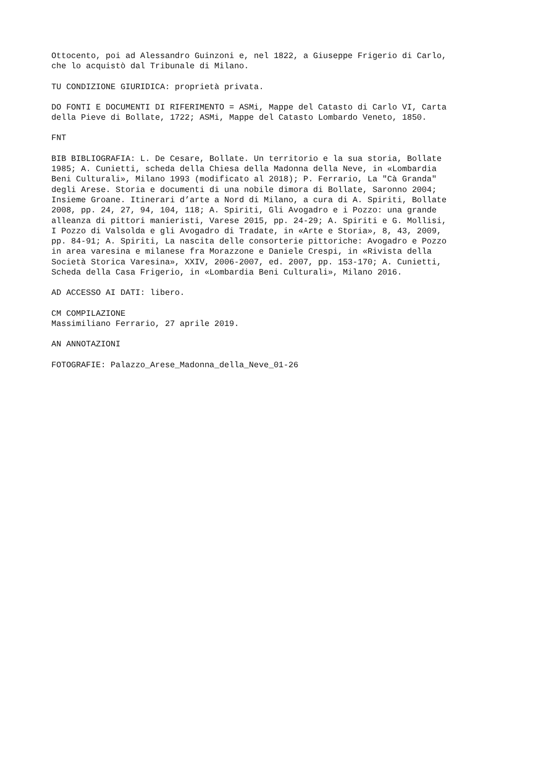Ottocento, poi ad Alessandro Guinzoni e, nel 1822, a Giuseppe Frigerio di Carlo, che lo acquistò dal Tribunale di Milano.
TU CONDIZIONE GIURIDICA: proprietà privata.
DO FONTI E DOCUMENTI DI RIFERIMENTO = ASMi, Mappe del Catasto di Carlo VI, Carta della Pieve di Bollate, 1722; ASMi, Mappe del Catasto Lombardo Veneto, 1850.
FNT
BIB BIBLIOGRAFIA: L. De Cesare, Bollate. Un territorio e la sua storia, Bollate 1985; A. Cunietti, scheda della Chiesa della Madonna della Neve, in «Lombardia Beni Culturali», Milano 1993 (modificato al 2018); P. Ferrario, La "Cà Granda" degli Arese. Storia e documenti di una nobile dimora di Bollate, Saronno 2004; Insieme Groane. Itinerari d’arte a Nord di Milano, a cura di A. Spiriti, Bollate 2008, pp. 24, 27, 94, 104, 118; A. Spiriti, Gli Avogadro e i Pozzo: una grande alleanza di pittori manieristi, Varese 2015, pp. 24-29; A. Spiriti e G. Mollisi, I Pozzo di Valsolda e gli Avogadro di Tradate, in «Arte e Storia», 8, 43, 2009, pp. 84-91; A. Spiriti, La nascita delle consorterie pittoriche: Avogadro e Pozzo in area varesina e milanese fra Morazzone e Daniele Crespi, in «Rivista della Società Storica Varesina», XXIV, 2006-2007, ed. 2007, pp. 153-170; A. Cunietti, Scheda della Casa Frigerio, in «Lombardia Beni Culturali», Milano 2016.
AD ACCESSO AI DATI: libero.
CM COMPILAZIONE Massimiliano Ferrario, 27 aprile 2019.
AN ANNOTAZIONI
FOTOGRAFIE: Palazzo_Arese_Madonna_della_Neve_01-26